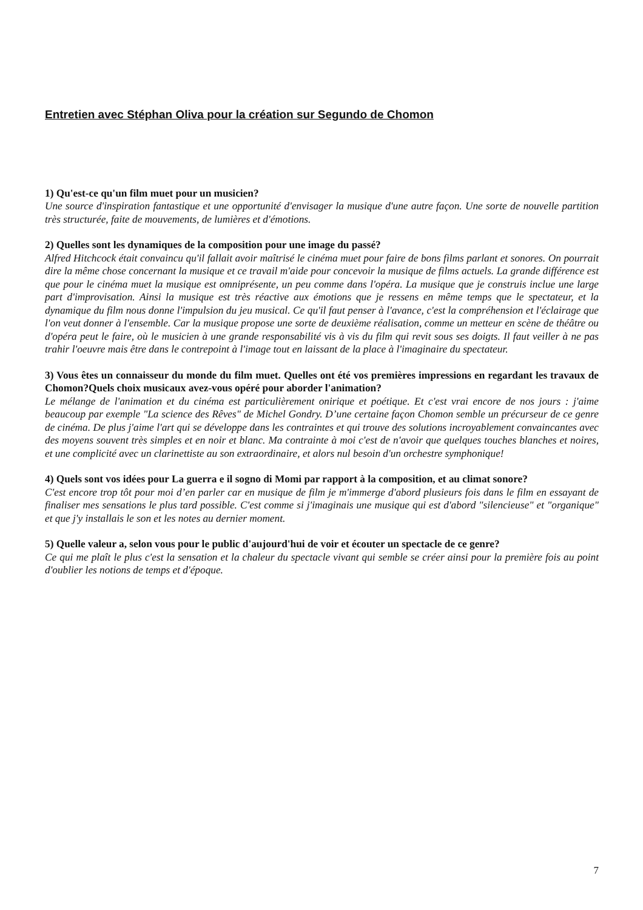Entretien avec Stéphan Oliva pour la création sur Segundo de Chomon
1) Qu'est-ce qu'un film muet pour un musicien?
Une source d'inspiration fantastique et une opportunité d'envisager la musique d'une autre façon. Une sorte de nouvelle partition très structurée, faite de mouvements, de lumières et d'émotions.
2) Quelles sont les dynamiques de la composition pour une image du passé?
Alfred Hitchcock était convaincu qu'il fallait avoir maîtrisé le cinéma muet pour faire de bons films parlant et sonores. On pourrait dire la même chose concernant la musique et ce travail m'aide pour concevoir la musique de films actuels. La grande différence est que pour le cinéma muet la musique est omniprésente, un peu comme dans l'opéra. La musique que je construis inclue une large part d'improvisation. Ainsi la musique est très réactive aux émotions que je ressens en même temps que le spectateur, et la dynamique du film nous donne l'impulsion du jeu musical. Ce qu'il faut penser à l'avance, c'est la compréhension et l'éclairage que l'on veut donner à l'ensemble. Car la musique propose une sorte de deuxième réalisation, comme un metteur en scène de théâtre ou d'opéra peut le faire, où le musicien à une grande responsabilité vis à vis du film qui revit sous ses doigts. Il faut veiller à ne pas trahir l'oeuvre mais être dans le contrepoint à l'image tout en laissant de la place à l'imaginaire du spectateur.
3) Vous êtes un connaisseur du monde du film muet. Quelles ont été vos premières impressions en regardant les travaux de Chomon?Quels choix musicaux avez-vous opéré pour aborder l'animation?
Le mélange de l'animation et du cinéma est particulièrement onirique et poétique. Et c'est vrai encore de nos jours : j'aime beaucoup par exemple "La science des Rêves" de Michel Gondry. D’une certaine façon Chomon semble un précurseur de ce genre de cinéma. De plus j'aime l'art qui se développe dans les contraintes et qui trouve des solutions incroyablement convaincantes avec des moyens souvent très simples et en noir et blanc. Ma contrainte à moi c'est de n'avoir que quelques touches blanches et noires, et une complicité avec un clarinettiste au son extraordinaire, et alors nul besoin d'un orchestre symphonique!
4) Quels sont vos idées pour La guerra e il sogno di Momi par rapport à la composition, et au climat sonore?
C'est encore trop tôt pour moi d’en parler car en musique de film je m'immerge d'abord plusieurs fois dans le film en essayant de finaliser mes sensations le plus tard possible. C'est comme si j'imaginais une musique qui est d'abord "silencieuse" et "organique" et que j'y installais le son et les notes au dernier moment.
5) Quelle valeur a, selon vous pour le public d'aujourd'hui de voir et écouter un spectacle de ce genre?
Ce qui me plaît le plus c'est la sensation et la chaleur du spectacle vivant qui semble se créer ainsi pour la première fois au point d'oublier les notions de temps et d'époque.
7